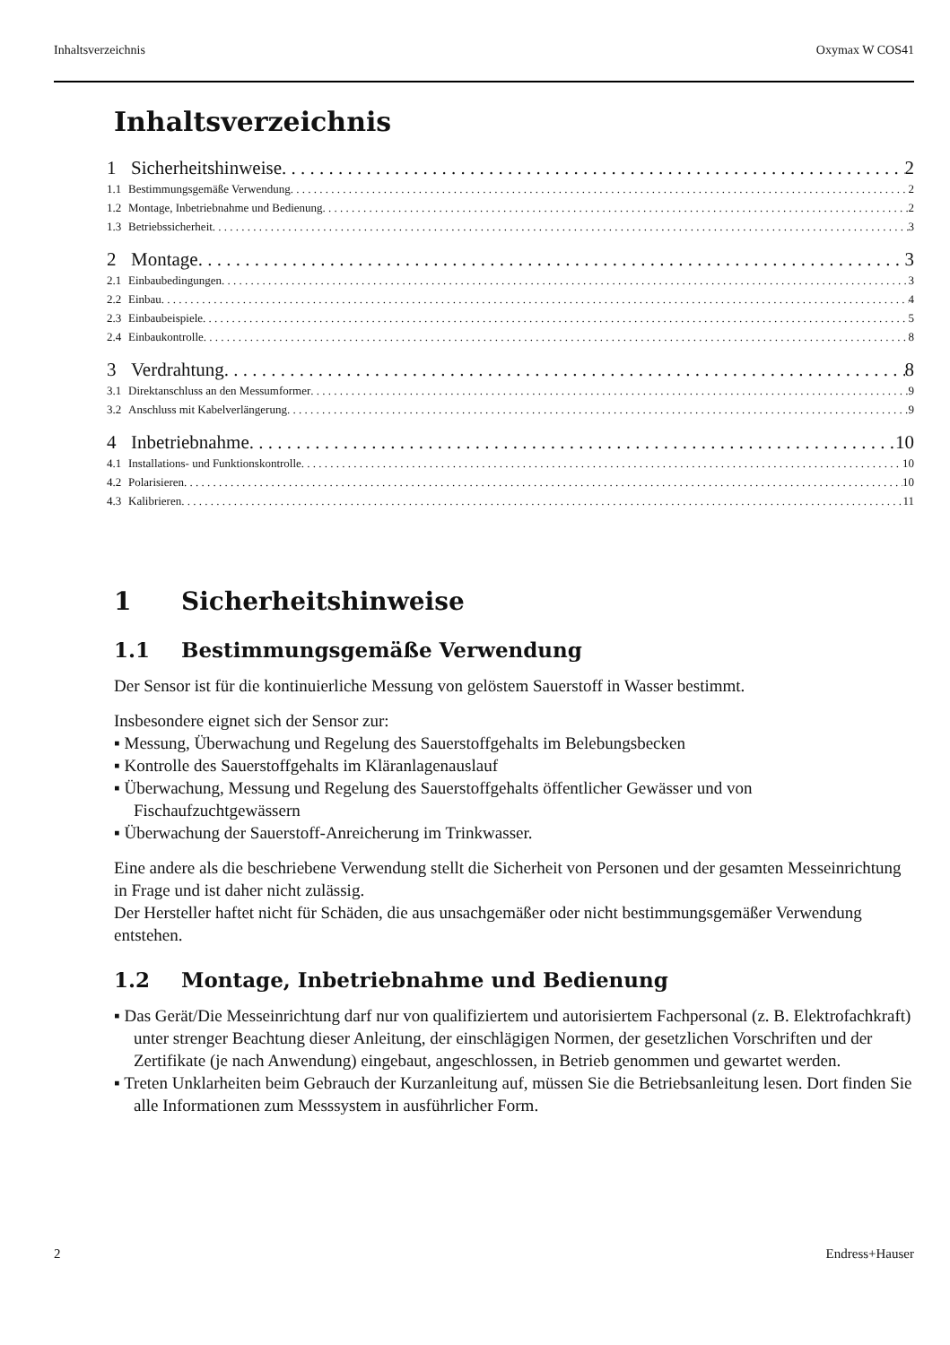Inhaltsverzeichnis Oxymax W COS41
Inhaltsverzeichnis
1 Sicherheitshinweise 2
1.1 Bestimmungsgemäße Verwendung 2
1.2 Montage, Inbetriebnahme und Bedienung 2
1.3 Betriebssicherheit 3
2 Montage 3
2.1 Einbaubedingungen 3
2.2 Einbau 4
2.3 Einbaubeispiele 5
2.4 Einbaukontrolle 8
3 Verdrahtung 8
3.1 Direktanschluss an den Messumformer 9
3.2 Anschluss mit Kabelverlängerung 9
4 Inbetriebnahme 10
4.1 Installations- und Funktionskontrolle 10
4.2 Polarisieren 10
4.3 Kalibrieren 11
1 Sicherheitshinweise
1.1 Bestimmungsgemäße Verwendung
Der Sensor ist für die kontinuierliche Messung von gelöstem Sauerstoff in Wasser bestimmt.
Insbesondere eignet sich der Sensor zur:
▪ Messung, Überwachung und Regelung des Sauerstoffgehalts im Belebungsbecken
▪ Kontrolle des Sauerstoffgehalts im Kläranlagenauslauf
▪ Überwachung, Messung und Regelung des Sauerstoffgehalts öffentlicher Gewässer und von Fischaufzuchtgewässern
▪ Überwachung der Sauerstoff-Anreicherung im Trinkwasser.
Eine andere als die beschriebene Verwendung stellt die Sicherheit von Personen und der gesamten Messeinrichtung in Frage und ist daher nicht zulässig.
Der Hersteller haftet nicht für Schäden, die aus unsachgemäßer oder nicht bestimmungsgemäßer Verwendung entstehen.
1.2 Montage, Inbetriebnahme und Bedienung
▪ Das Gerät/Die Messeinrichtung darf nur von qualifiziertem und autorisiertem Fachpersonal (z. B. Elektrofachkraft) unter strenger Beachtung dieser Anleitung, der einschlägigen Normen, der gesetzlichen Vorschriften und der Zertifikate (je nach Anwendung) eingebaut, angeschlossen, in Betrieb genommen und gewartet werden.
▪ Treten Unklarheiten beim Gebrauch der Kurzanleitung auf, müssen Sie die Betriebsanleitung lesen. Dort finden Sie alle Informationen zum Messsystem in ausführlicher Form.
2 Endress+Hauser